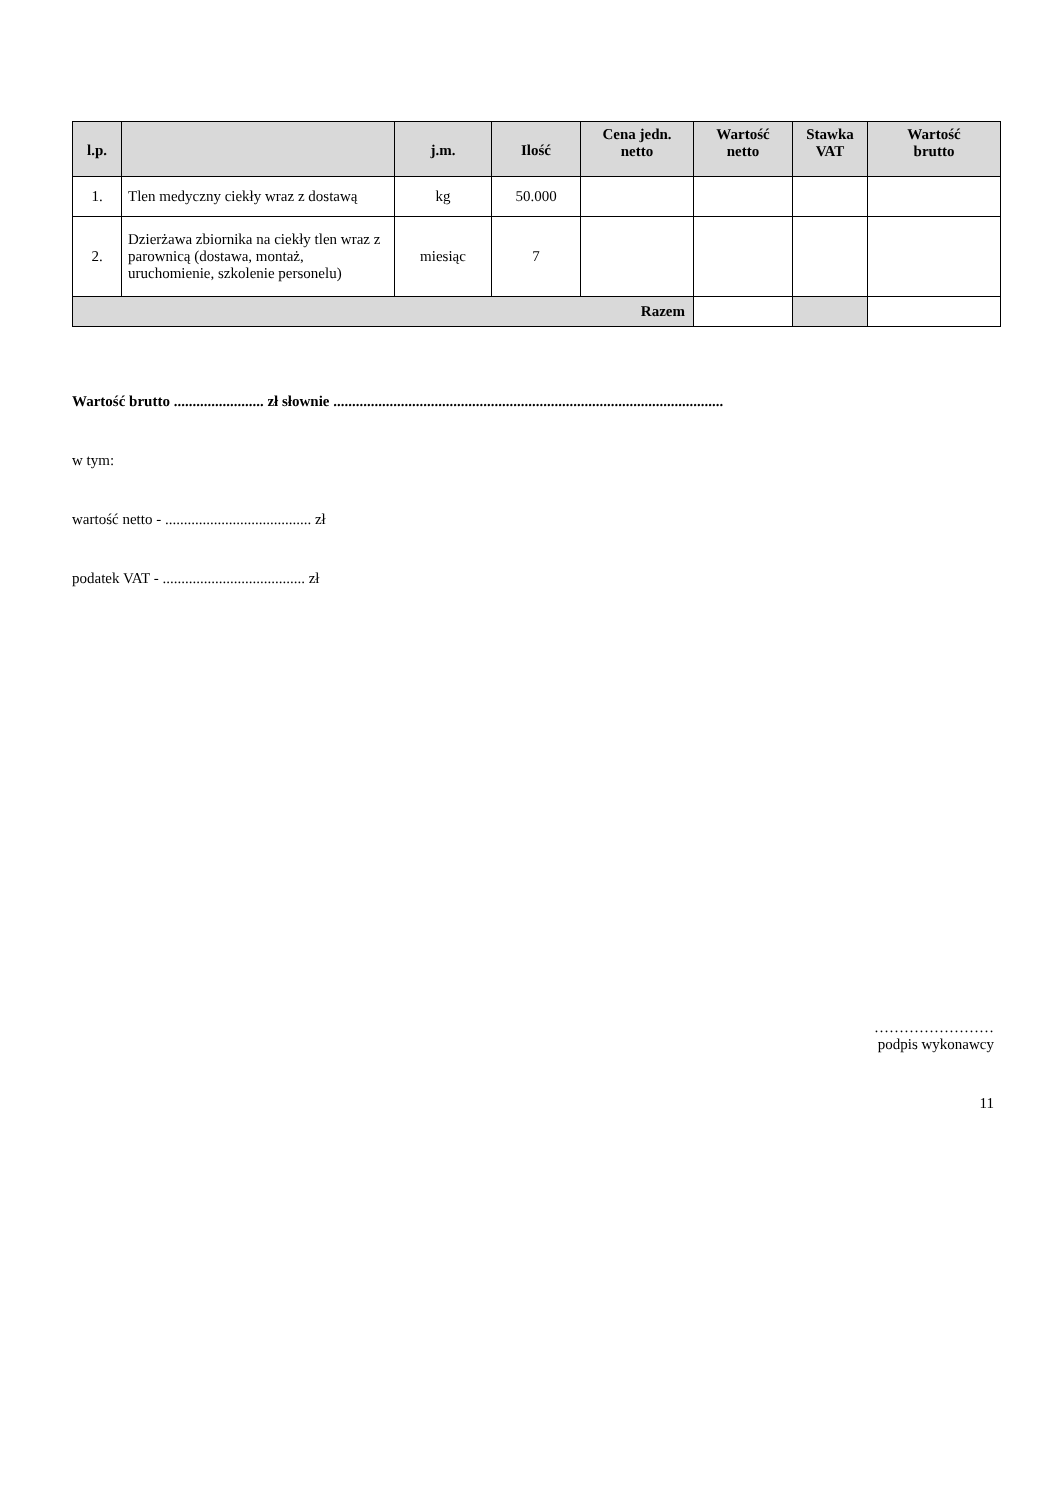| l.p. | | j.m. | Ilość | Cena jedn. netto | Wartość netto | Stawka VAT | Wartość brutto |
| --- | --- | --- | --- | --- | --- | --- | --- |
| 1. | Tlen medyczny ciekły wraz z dostawą | kg | 50.000 | | | | |
| 2. | Dzierżawa zbiornika na ciekły tlen wraz z parownicą (dostawa, montaż, uruchomienie, szkolenie personelu) | miesiąc | 7 | | | | |
| Razem | | | | | | | |
Wartość brutto ........................ zł słownie ........................................................................................................
w tym:
wartość netto - ....................................... zł
podatek VAT - ...................................... zł
……………………
podpis wykonawcy
11